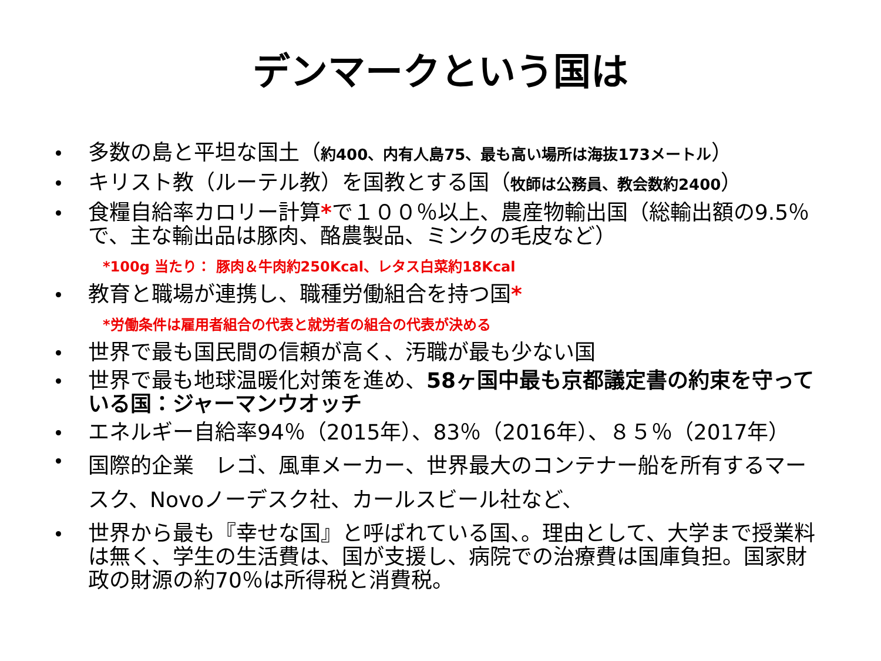デンマークという国は
多数の島と平坦な国土（約400、内有人島75、最も高い場所は海抜173メートル）
キリスト教（ルーテル教）を国教とする国（牧師は公務員、教会数約2400）
食糧自給率カロリー計算*で１００％以上、農産物輸出国（総輸出額の9.5％で、主な輸出品は豚肉、酪農製品、ミンクの毛皮など）
*100g 当たり： 豚肉＆牛肉約250Kcal、レタス白菜約18Kcal
教育と職場が連携し、職種労働組合を持つ国*
*労働条件は雇用者組合の代表と就労者の組合の代表が決める
世界で最も国民間の信頼が高く、汚職が最も少ない国
世界で最も地球温暖化対策を進め、58ヶ国中最も京都議定書の約束を守っている国：ジャーマンウオッチ
エネルギー自給率94％（2015年）、83％（2016年）、８５％（2017年）
国際的企業　レゴ、風車メーカー、世界最大のコンテナー船を所有するマースク、Novoノーデスク社、カールスビール社など、
世界から最も『幸せな国』と呼ばれている国、。理由として、大学まで授業料は無く、学生の生活費は、国が支援し、病院での治療費は国庫負担。国家財政の財源の約70％は所得税と消費税。